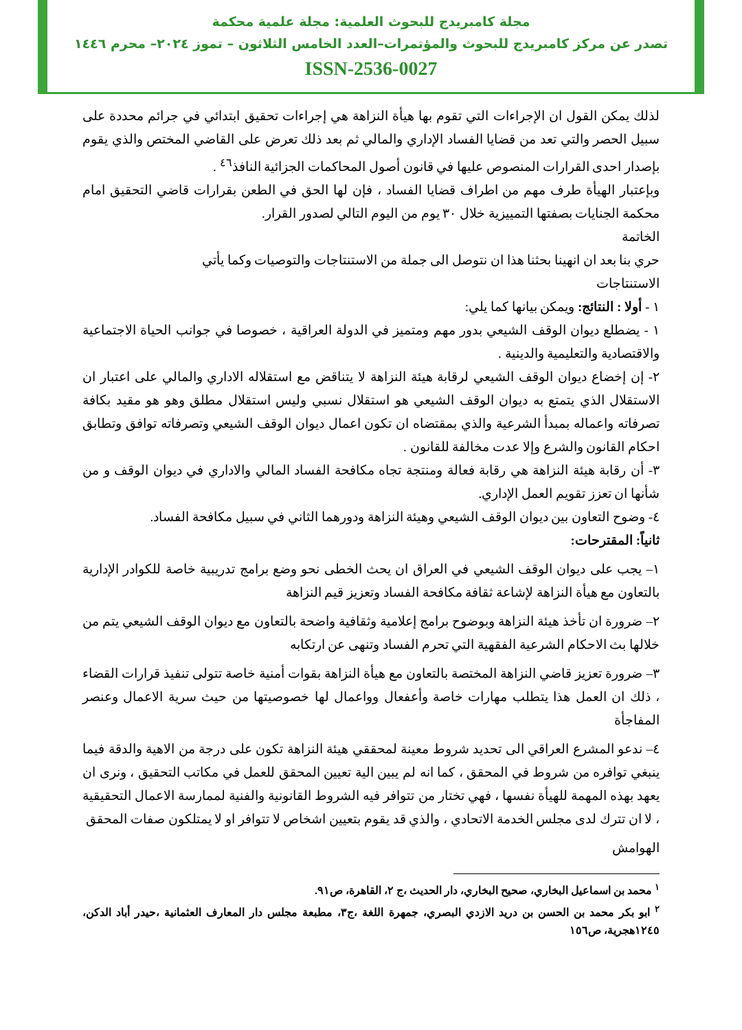مجلة كامبريدج للبحوث العلمية: مجلة علمية محكمة
تصدر عن مركز كامبريدج للبحوث والمؤتمرات–العدد الخامس الثلاثون – تموز ٢٠٢٤– محرم ١٤٤٦
ISSN-2536-0027
لذلك يمكن القول ان الإجراءات التي تقوم بها هيأة النزاهة هي إجراءات تحقيق ابتدائي في جرائم محددة على سبيل الحصر والتي تعد من قضايا الفساد الإداري والمالي ثم بعد ذلك تعرض على القاضي المختص والذي يقوم بإصدار احدى القرارات المنصوص عليها في قانون أصول المحاكمات الجزائية النافذ<sup>٤٦</sup> .
وبإعتبار الهيأة طرف مهم من اطراف قضايا الفساد ، فإن لها الحق في الطعن بقرارات قاضي التحقيق امام محكمة الجنايات بصفتها التمييزية خلال ٣٠ يوم من اليوم التالي لصدور القرار.
الخاتمة
حري بنا بعد ان انهينا بحثنا هذا ان نتوصل الى جملة من الاستنتاجات والتوصيات وكما يأتي
الاستنتاجات
١ - أولا : النتائج: ويمكن بيانها كما يلي:
١ - يضطلع ديوان الوقف الشيعي بدور مهم ومتميز في الدولة العراقية ، خصوصا في جوانب الحياة الاجتماعية والاقتصادية والتعليمية والدينية .
٢- إن إخضاع ديوان الوقف الشيعي لرقابة هيئة النزاهة لا يتناقض مع استقلاله الاداري والمالي على اعتبار ان الاستقلال الذي يتمتع به ديوان الوقف الشيعي هو استقلال نسبي وليس استقلال مطلق وهو هو مقيد بكافة تصرفاته واعماله بمبدأ الشرعية والذي بمقتضاه ان تكون اعمال ديوان الوقف الشيعي وتصرفاته توافق وتطابق احكام القانون والشرع وإلا عدت مخالفة للقانون .
٣- أن رقابة هيئة النزاهة هي رقابة فعالة ومنتجة تجاه مكافحة الفساد المالي والاداري في ديوان الوقف و من شأنها ان تعزز تقويم العمل الإداري.
٤- وضوح التعاون بين ديوان الوقف الشيعي وهيئة النزاهة ودورهما الثاني في سبيل مكافحة الفساد.
ثانياً: المقترحات:
١– يجب على ديوان الوقف الشيعي في العراق ان يحث الخطى نحو وضع برامج تدريبية خاصة للكوادر الإدارية بالتعاون مع هيأة النزاهة لإشاعة ثقافة مكافحة الفساد وتعزيز قيم النزاهة
٢– ضرورة ان تأخذ هيئة النزاهة وبوضوح برامج إعلامية وثقافية واضحة بالتعاون مع ديوان الوقف الشيعي يتم من خلالها بث الاحكام الشرعية الفقهية التي تحرم الفساد وتنهى عن ارتكابه
٣– ضرورة تعزيز قاضي النزاهة المختصة بالتعاون مع هيأة النزاهة بقوات أمنية خاصة تتولى تنفيذ قرارات القضاء ، ذلك ان العمل هذا يتطلب مهارات خاصة وأعفعال وواعمال لها خصوصيتها من حيث سرية الاعمال وعنصر المفاجأة
٤– ندعو المشرع العراقي الى تحديد شروط معينة لمحققي هيئة النزاهة تكون على درجة من الاهية والدقة فيما ينبغي توافره من شروط في المحقق ، كما انه لم يبين الية تعيين المحقق للعمل في مكاتب التحقيق ، ونرى ان يعهد بهذه المهمة للهيأة نفسها ، فهي تختار من تتوافر فيه الشروط القانونية والفنية لممارسة الاعمال التحقيقية ، لا ان تترك لدى مجلس الخدمة الاتحادي ، والذي قد يقوم بتعيين اشخاص لا تتوافر او لا يمتلكون صفات المحقق
الهوامش
<sup>١</sup> محمد بن اسماعيل البخاري، صحيح البخاري، دار الحديث ،ج ٢، القاهرة، ص٩١.
<sup>٢</sup> ابو بكر محمد بن الحسن بن دريد الازدي البصري، جمهرة اللغة ،ج٣، مطبعة مجلس دار المعارف العثمانية ،حيدر أباد الدكن، ١٢٤٥هجرية، ص١٥٦